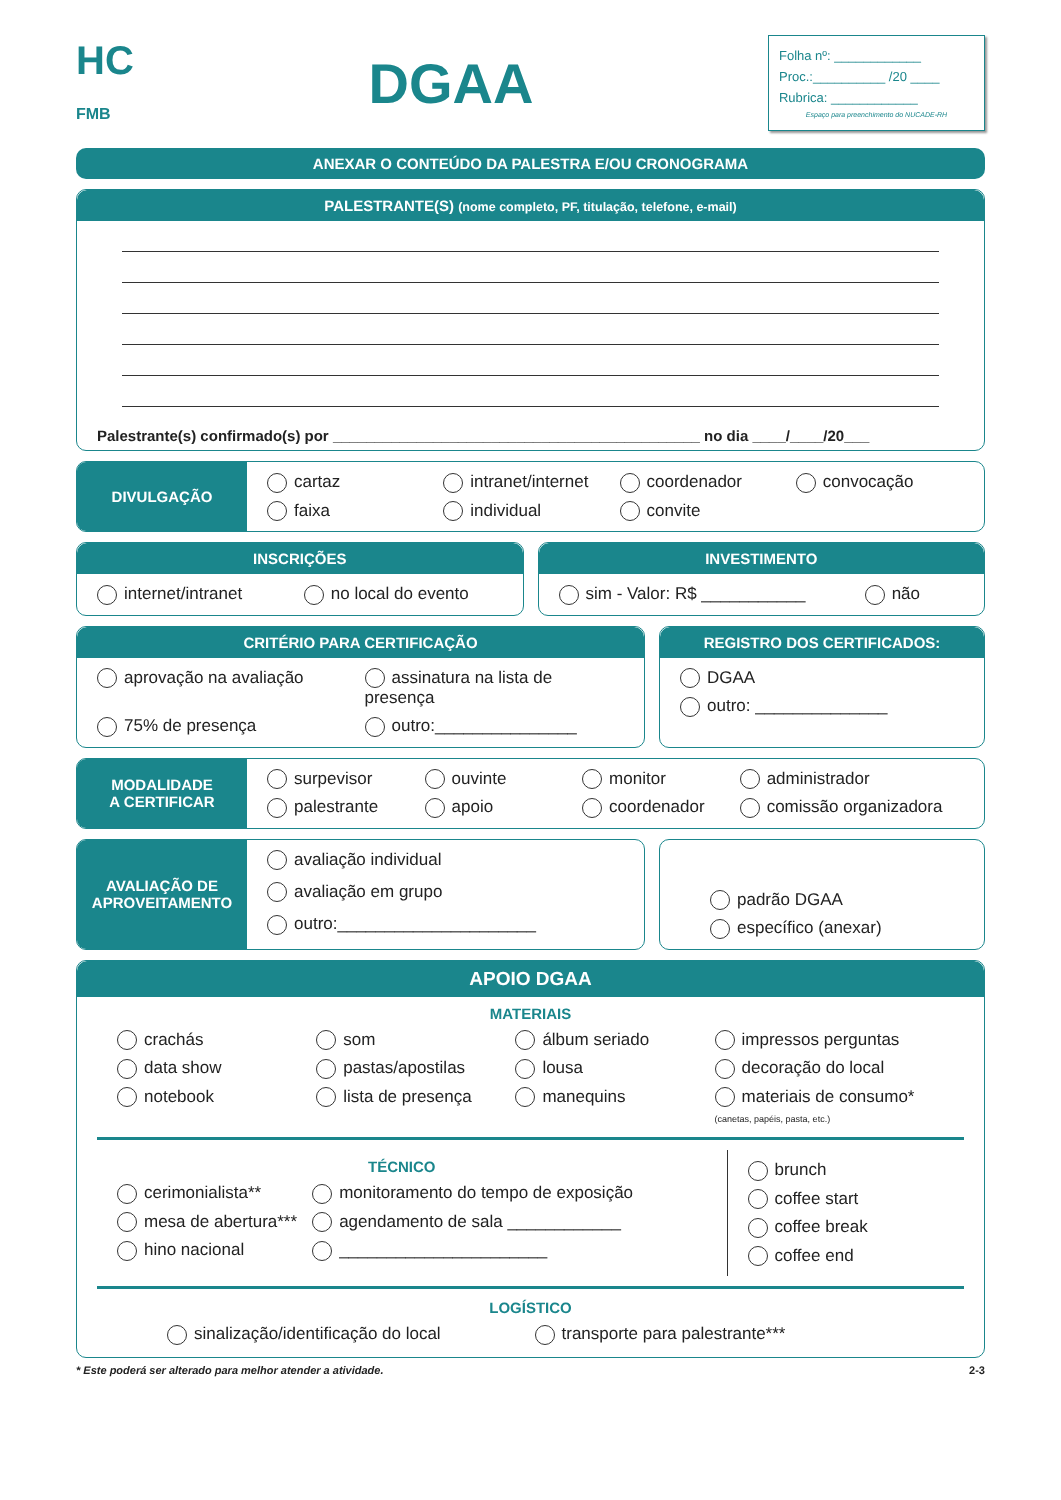HC
FMB
DGAA
Folha nº: ____________
Proc.:__________ /20 ____
Rubrica: ____________
Espaço para preenchimento do NUCADE-RH
ANEXAR O CONTEÚDO DA PALESTRA E/OU CRONOGRAMA
PALESTRANTE(S) (nome completo, PF, titulação, telefone, e-mail)
Palestrante(s) confirmado(s) por ____________________________________________ no dia ____/____/20___
DIVULGAÇÃO
cartaz intranet/internet coordenador convocação faixa individual convite
INSCRIÇÕES
internet/intranet no local do evento
INVESTIMENTO
sim - Valor: R$ ___________ não
CRITÉRIO PARA CERTIFICAÇÃO
aprovação na avaliação assinatura na lista de presença 75% de presença outro:_______________
REGISTRO DOS CERTIFICADOS:
DGAA
outro: ______________
MODALIDADE
A CERTIFICAR
surpevisor ouvinte monitor administrador palestrante apoio coordenador comissão organizadora
AVALIAÇÃO DE
APROVEITAMENTO
avaliação individual
avaliação em grupo
outro:_____________________
padrão DGAA
específico (anexar)
APOIO DGAA
MATERIAIS
crachás som álbum seriado impressos perguntas data show pastas/apostilas lousa decoração do local notebook lista de presença manequins materiais de consumo*
(canetas, papéis, pasta, etc.)
TÉCNICO
cerimonialista** monitoramento do tempo de exposição mesa de abertura*** agendamento de sala ____________ hino nacional ______________________
brunch
coffee start
coffee break
coffee end
LOGÍSTICO
sinalização/identificação do local transporte para palestrante***
* Este poderá ser alterado para melhor atender a atividade. 2-3